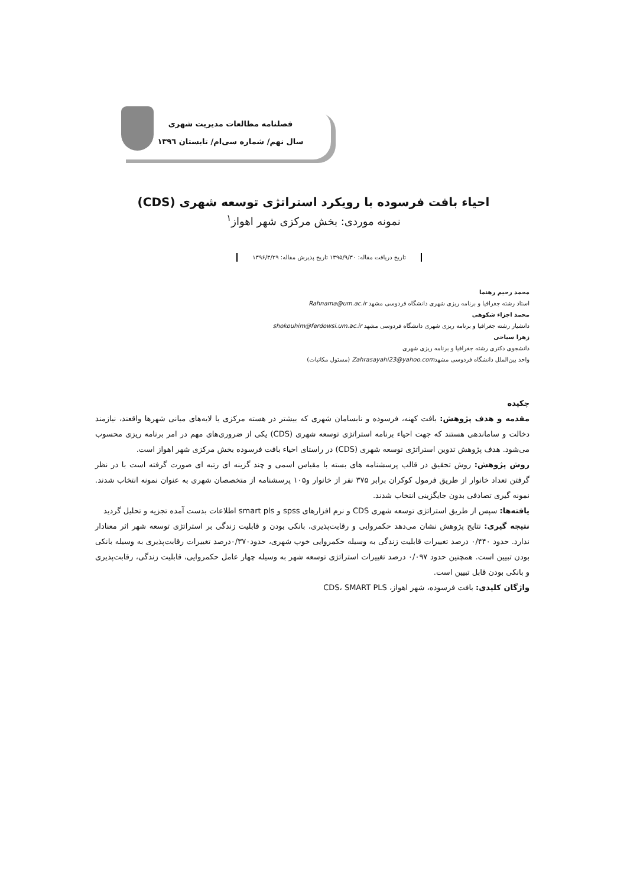فصلنامه مطالعات مدیریت شهری
سال نهم/ شماره سی‌ام/ تابستان ۱۳۹٦
احیاء بافت فرسوده با رویکرد استراتژی توسعه شهری (CDS)
نمونه موردی: بخش مرکزی شهر اهواز<sup>۱</sup>
تاریخ دریافت مقاله: ۱۳۹۵/۹/۳۰ تاریخ پذیرش مقاله: ۱۳۹۶/۳/۲۹
محمد رحیم رهنما
استاد رشته جغرافیا و برنامه ریزی شهری دانشگاه فردوسی مشهد Rahnama@um.ac.ir
محمد اجزاء شکوهی
دانشیار رشته جغرافیا و برنامه ریزی شهری دانشگاه فردوسی مشهد shokouhim@ferdowsi.um.ac.ir
زهرا سیاحی
دانشجوی دکتری رشته جغرافیا و برنامه ریزی شهری
واحد بین‌الملل دانشگاه فردوسی مشهدZahrasayahi23@yahoo.com (مسئول مکاتبات)
چکیده
مقدمه و هدف پژوهش: بافت کهنه، فرسوده و نابسامان شهری که بیشتر در هسته مرکزی یا لایه‌های میانی شهرها واقعند، نیازمند دخالت و ساماندهی هستند که جهت احیاء برنامه استراتژی توسعه شهری (CDS) یکی از ضروری‌های مهم در امر برنامه ریزی محسوب می‌شود. هدف پژوهش تدوین استراتژی توسعه شهری (CDS) در راستای احیاء بافت فرسوده بخش مرکزی شهر اهواز است.
روش پژوهش: روش تحقیق در قالب پرسشنامه های بسته با مقیاس اسمی و چند گزینه ای رتبه ای صورت گرفته است با در نظر گرفتن تعداد خانوار از طریق فرمول کوکران برابر ۳۷۵ نفر از خانوار و۱۰۵ پرسشنامه از متخصصان شهری به عنوان نمونه انتخاب شدند. نمونه گیری تصادفی بدون جایگزینی انتخاب شدند.
یافته‌ها: سپس از طریق استراتژی توسعه شهری CDS و نرم افزارهای spss و smart pls اطلاعات بدست آمده تجزیه و تحلیل گردید
نتیجه گیری: نتایج پژوهش نشان می‌دهد حکمروایی و رقابت‌پذیری، بانکی بودن و قابلیت زندگی بر استراتژی توسعه شهر اثر معنادار ندارد. حدود ۰/۴۴۰ درصد تغییرات قابلیت زندگی به وسیله حکمروایی خوب شهری، حدود۰/۳۷۰درصد تغییرات رقابت‌پذیری به وسیله بانکی بودن تبیین است. همچنین حدود ۰/۰۹۷ درصد تغییرات استراتژی توسعه شهر به وسیله چهار عامل حکمروایی، قابلیت زندگی، رقابت‌پذیری و بانکی بودن قابل تبیین است.
واژگان کلیدی: بافت فرسوده، شهر اهواز، CDS، SMART PLS